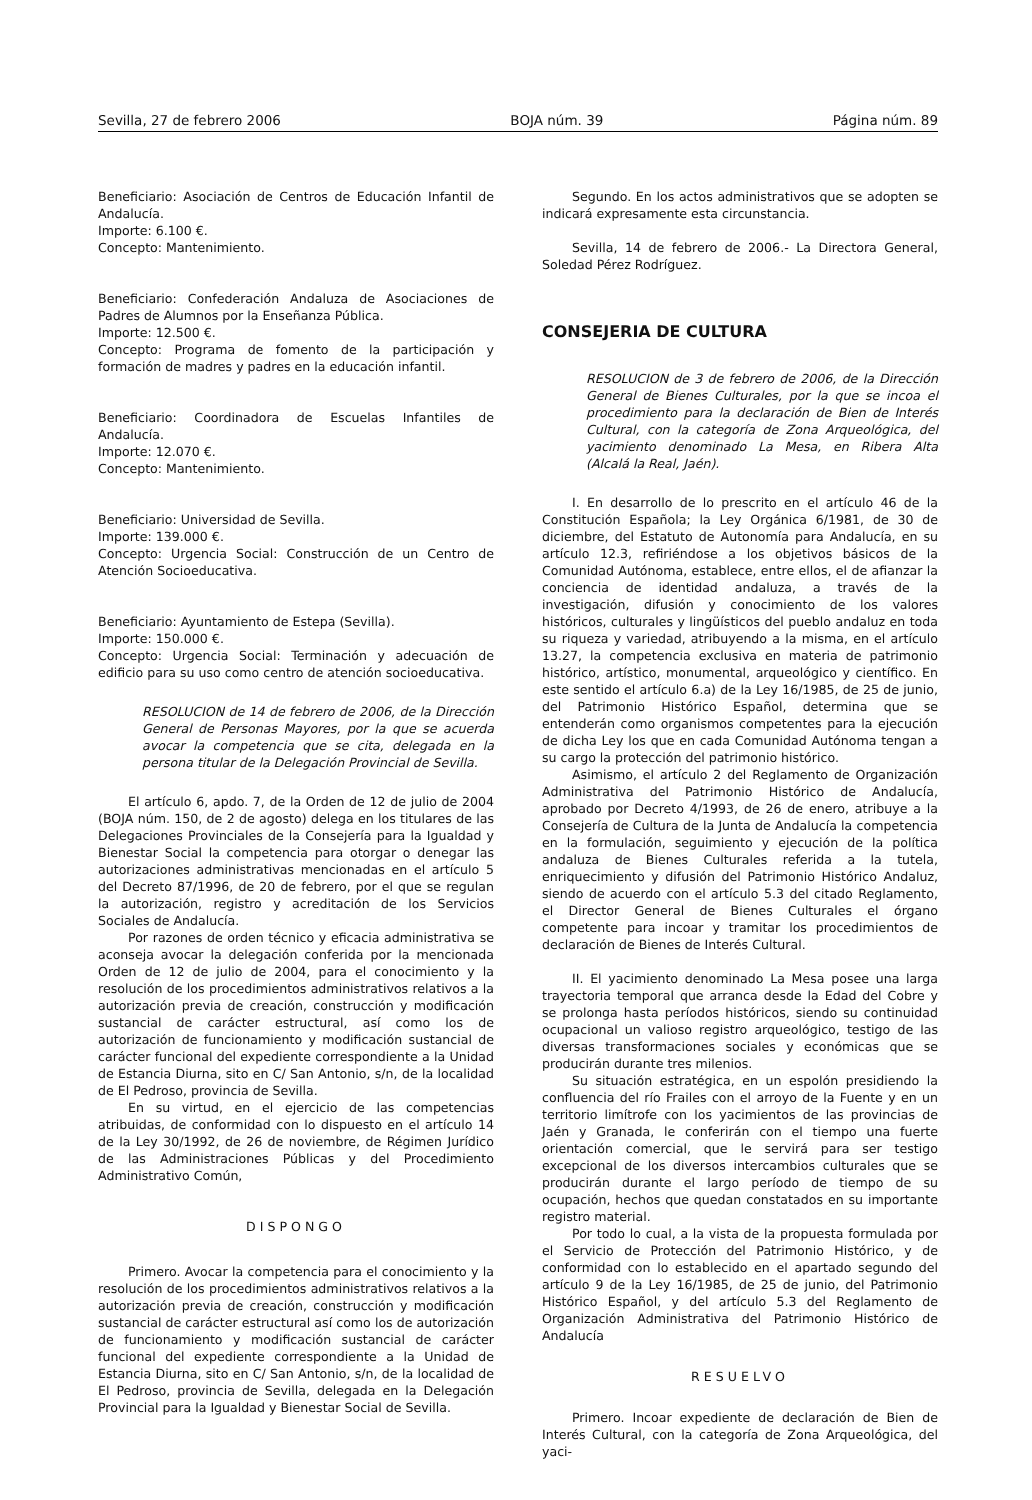Sevilla, 27 de febrero 2006 BOJA núm. 39 Página núm. 89
Beneficiario: Asociación de Centros de Educación Infantil de Andalucía.
Importe: 6.100 €.
Concepto: Mantenimiento.
Beneficiario: Confederación Andaluza de Asociaciones de Padres de Alumnos por la Enseñanza Pública.
Importe: 12.500 €.
Concepto: Programa de fomento de la participación y formación de madres y padres en la educación infantil.
Beneficiario: Coordinadora de Escuelas Infantiles de Andalucía.
Importe: 12.070 €.
Concepto: Mantenimiento.
Beneficiario: Universidad de Sevilla.
Importe: 139.000 €.
Concepto: Urgencia Social: Construcción de un Centro de Atención Socioeducativa.
Beneficiario: Ayuntamiento de Estepa (Sevilla).
Importe: 150.000 €.
Concepto: Urgencia Social: Terminación y adecuación de edificio para su uso como centro de atención socioeducativa.
RESOLUCION de 14 de febrero de 2006, de la Dirección General de Personas Mayores, por la que se acuerda avocar la competencia que se cita, delegada en la persona titular de la Delegación Provincial de Sevilla.
El artículo 6, apdo. 7, de la Orden de 12 de julio de 2004 (BOJA núm. 150, de 2 de agosto) delega en los titulares de las Delegaciones Provinciales de la Consejería para la Igualdad y Bienestar Social la competencia para otorgar o denegar las autorizaciones administrativas mencionadas en el artículo 5 del Decreto 87/1996, de 20 de febrero, por el que se regulan la autorización, registro y acreditación de los Servicios Sociales de Andalucía.
Por razones de orden técnico y eficacia administrativa se aconseja avocar la delegación conferida por la mencionada Orden de 12 de julio de 2004, para el conocimiento y la resolución de los procedimientos administrativos relativos a la autorización previa de creación, construcción y modificación sustancial de carácter estructural, así como los de autorización de funcionamiento y modificación sustancial de carácter funcional del expediente correspondiente a la Unidad de Estancia Diurna, sito en C/ San Antonio, s/n, de la localidad de El Pedroso, provincia de Sevilla.
En su virtud, en el ejercicio de las competencias atribuidas, de conformidad con lo dispuesto en el artículo 14 de la Ley 30/1992, de 26 de noviembre, de Régimen Jurídico de las Administraciones Públicas y del Procedimiento Administrativo Común,
DISPONGO
Primero. Avocar la competencia para el conocimiento y la resolución de los procedimientos administrativos relativos a la autorización previa de creación, construcción y modificación sustancial de carácter estructural así como los de autorización de funcionamiento y modificación sustancial de carácter funcional del expediente correspondiente a la Unidad de Estancia Diurna, sito en C/ San Antonio, s/n, de la localidad de El Pedroso, provincia de Sevilla, delegada en la Delegación Provincial para la Igualdad y Bienestar Social de Sevilla.
Segundo. En los actos administrativos que se adopten se indicará expresamente esta circunstancia.
Sevilla, 14 de febrero de 2006.- La Directora General, Soledad Pérez Rodríguez.
CONSEJERIA DE CULTURA
RESOLUCION de 3 de febrero de 2006, de la Dirección General de Bienes Culturales, por la que se incoa el procedimiento para la declaración de Bien de Interés Cultural, con la categoría de Zona Arqueológica, del yacimiento denominado La Mesa, en Ribera Alta (Alcalá la Real, Jaén).
I. En desarrollo de lo prescrito en el artículo 46 de la Constitución Española; la Ley Orgánica 6/1981, de 30 de diciembre, del Estatuto de Autonomía para Andalucía, en su artículo 12.3, refiriéndose a los objetivos básicos de la Comunidad Autónoma, establece, entre ellos, el de afianzar la conciencia de identidad andaluza, a través de la investigación, difusión y conocimiento de los valores históricos, culturales y lingüísticos del pueblo andaluz en toda su riqueza y variedad, atribuyendo a la misma, en el artículo 13.27, la competencia exclusiva en materia de patrimonio histórico, artístico, monumental, arqueológico y científico. En este sentido el artículo 6.a) de la Ley 16/1985, de 25 de junio, del Patrimonio Histórico Español, determina que se entenderán como organismos competentes para la ejecución de dicha Ley los que en cada Comunidad Autónoma tengan a su cargo la protección del patrimonio histórico.
Asimismo, el artículo 2 del Reglamento de Organización Administrativa del Patrimonio Histórico de Andalucía, aprobado por Decreto 4/1993, de 26 de enero, atribuye a la Consejería de Cultura de la Junta de Andalucía la competencia en la formulación, seguimiento y ejecución de la política andaluza de Bienes Culturales referida a la tutela, enriquecimiento y difusión del Patrimonio Histórico Andaluz, siendo de acuerdo con el artículo 5.3 del citado Reglamento, el Director General de Bienes Culturales el órgano competente para incoar y tramitar los procedimientos de declaración de Bienes de Interés Cultural.
II. El yacimiento denominado La Mesa posee una larga trayectoria temporal que arranca desde la Edad del Cobre y se prolonga hasta períodos históricos, siendo su continuidad ocupacional un valioso registro arqueológico, testigo de las diversas transformaciones sociales y económicas que se producirán durante tres milenios.
Su situación estratégica, en un espolón presidiendo la confluencia del río Frailes con el arroyo de la Fuente y en un territorio limítrofe con los yacimientos de las provincias de Jaén y Granada, le conferirán con el tiempo una fuerte orientación comercial, que le servirá para ser testigo excepcional de los diversos intercambios culturales que se producirán durante el largo período de tiempo de su ocupación, hechos que quedan constatados en su importante registro material.
Por todo lo cual, a la vista de la propuesta formulada por el Servicio de Protección del Patrimonio Histórico, y de conformidad con lo establecido en el apartado segundo del artículo 9 de la Ley 16/1985, de 25 de junio, del Patrimonio Histórico Español, y del artículo 5.3 del Reglamento de Organización Administrativa del Patrimonio Histórico de Andalucía
RESUELVO
Primero. Incoar expediente de declaración de Bien de Interés Cultural, con la categoría de Zona Arqueológica, del yaci-